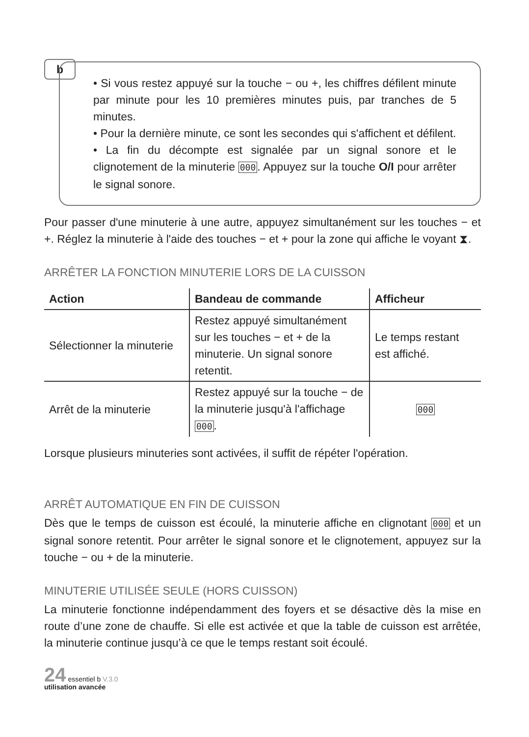b
• Si vous restez appuyé sur la touche − ou +, les chiffres défilent minute par minute pour les 10 premières minutes puis, par tranches de 5 minutes.
• Pour la dernière minute, ce sont les secondes qui s'affichent et défilent.
• La fin du décompte est signalée par un signal sonore et le clignotement de la minuterie 000. Appuyez sur la touche O/I pour arrêter le signal sonore.
Pour passer d'une minuterie à une autre, appuyez simultanément sur les touches − et +. Réglez la minuterie à l'aide des touches − et + pour la zone qui affiche le voyant ⧗.
ARRÊTER LA FONCTION MINUTERIE LORS DE LA CUISSON
| Action | Bandeau de commande | Afficheur |
| --- | --- | --- |
| Sélectionner la minuterie | Restez appuyé simultanément sur les touches − et + de la minuterie. Un signal sonore retentit. | Le temps restant est affiché. |
| Arrêt de la minuterie | Restez appuyé sur la touche − de la minuterie jusqu'à l'affichage 000 . | 000 |
Lorsque plusieurs minuteries sont activées, il suffit de répéter l'opération.
ARRÊT AUTOMATIQUE EN FIN DE CUISSON
Dès que le temps de cuisson est écoulé, la minuterie affiche en clignotant 000 et un signal sonore retentit. Pour arrêter le signal sonore et le clignotement, appuyez sur la touche − ou + de la minuterie.
MINUTERIE UTILISÉE SEULE (HORS CUISSON)
La minuterie fonctionne indépendamment des foyers et se désactive dès la mise en route d’une zone de chauffe. Si elle est activée et que la table de cuisson est arrêtée, la minuterie continue jusqu’à ce que le temps restant soit écoulé.
24 essentiel b V.3.0
utilisation avancée